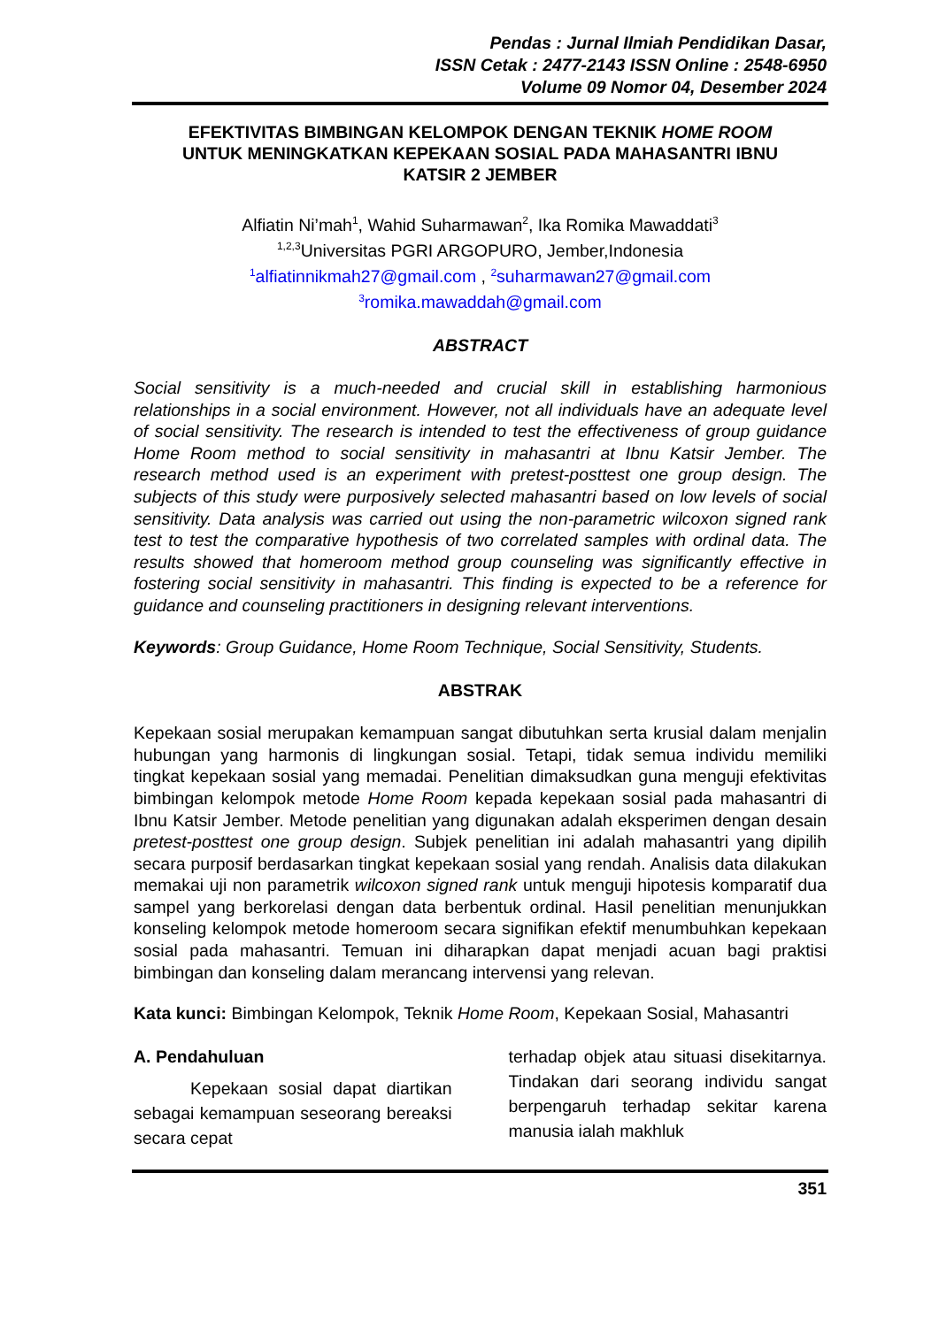Pendas : Jurnal Ilmiah Pendidikan Dasar,
ISSN Cetak : 2477-2143 ISSN Online : 2548-6950
Volume 09 Nomor 04, Desember 2024
EFEKTIVITAS BIMBINGAN KELOMPOK DENGAN TEKNIK HOME ROOM
UNTUK MENINGKATKAN KEPEKAAN SOSIAL PADA MAHASANTRI IBNU
KATSIR 2 JEMBER
Alfiatin Ni’mah<sup>1</sup>, Wahid Suharmawan<sup>2</sup>, Ika Romika Mawaddati<sup>3</sup>
<sup>1,2,3</sup>Universitas PGRI ARGOPURO, Jember,Indonesia
<sup>1</sup> alfiatinnikmah27@gmail.com , <sup>2</sup>suharmawan27@gmail.com
<sup>3</sup> romika.mawaddah@gmail.com
ABSTRACT
Social sensitivity is a much-needed and crucial skill in establishing harmonious relationships in a social environment. However, not all individuals have an adequate level of social sensitivity. The research is intended to test the effectiveness of group guidance Home Room method to social sensitivity in mahasantri at Ibnu Katsir Jember. The research method used is an experiment with pretest-posttest one group design. The subjects of this study were purposively selected mahasantri based on low levels of social sensitivity. Data analysis was carried out using the non-parametric wilcoxon signed rank test to test the comparative hypothesis of two correlated samples with ordinal data. The results showed that homeroom method group counseling was significantly effective in fostering social sensitivity in mahasantri. This finding is expected to be a reference for guidance and counseling practitioners in designing relevant interventions.
Keywords: Group Guidance, Home Room Technique, Social Sensitivity, Students.
ABSTRAK
Kepekaan sosial merupakan kemampuan sangat dibutuhkan serta krusial dalam menjalin hubungan yang harmonis di lingkungan sosial. Tetapi, tidak semua individu memiliki tingkat kepekaan sosial yang memadai. Penelitian dimaksudkan guna menguji efektivitas bimbingan kelompok metode Home Room kepada kepekaan sosial pada mahasantri di Ibnu Katsir Jember. Metode penelitian yang digunakan adalah eksperimen dengan desain pretest-posttest one group design. Subjek penelitian ini adalah mahasantri yang dipilih secara purposif berdasarkan tingkat kepekaan sosial yang rendah. Analisis data dilakukan memakai uji non parametrik wilcoxon signed rank untuk menguji hipotesis komparatif dua sampel yang berkorelasi dengan data berbentuk ordinal. Hasil penelitian menunjukkan konseling kelompok metode homeroom secara signifikan efektif menumbuhkan kepekaan sosial pada mahasantri. Temuan ini diharapkan dapat menjadi acuan bagi praktisi bimbingan dan konseling dalam merancang intervensi yang relevan.
Kata kunci: Bimbingan Kelompok, Teknik Home Room, Kepekaan Sosial, Mahasantri
A. Pendahuluan
Kepekaan sosial dapat diartikan sebagai kemampuan seseorang bereaksi secara cepat
terhadap objek atau situasi disekitarnya. Tindakan dari seorang individu sangat berpengaruh terhadap sekitar karena manusia ialah makhluk
351